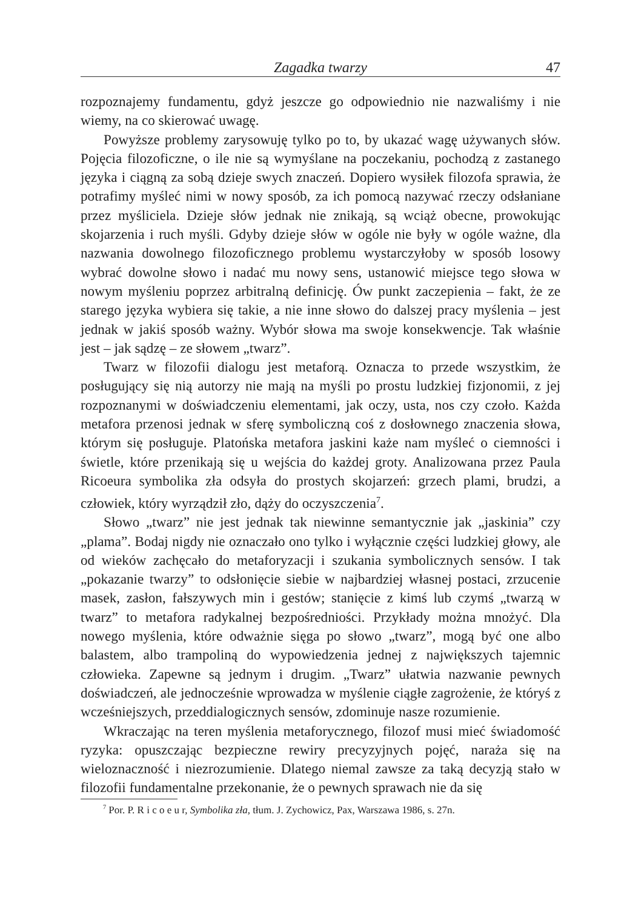Zagadka twarzy 47
rozpoznajemy fundamentu, gdyż jeszcze go odpowiednio nie nazwaliśmy i nie wiemy, na co skierować uwagę.
Powyższe problemy zarysowuję tylko po to, by ukazać wagę używanych słów. Pojęcia filozoficzne, o ile nie są wymyślane na poczekaniu, pochodzą z zastanego języka i ciągną za sobą dzieje swych znaczeń. Dopiero wysiłek filozofa sprawia, że potrafimy myśleć nimi w nowy sposób, za ich pomocą nazywać rzeczy odsłaniane przez myśliciela. Dzieje słów jednak nie znikają, są wciąż obecne, prowokując skojarzenia i ruch myśli. Gdyby dzieje słów w ogóle nie były w ogóle ważne, dla nazwania dowolnego filozoficznego problemu wystarczyłoby w sposób losowy wybrać dowolne słowo i nadać mu nowy sens, ustanowić miejsce tego słowa w nowym myśleniu poprzez arbitralną definicję. Ów punkt zaczepienia – fakt, że ze starego języka wybiera się takie, a nie inne słowo do dalszej pracy myślenia – jest jednak w jakiś sposób ważny. Wybór słowa ma swoje konsekwencje. Tak właśnie jest – jak sądzę – ze słowem „twarz”.
Twarz w filozofii dialogu jest metaforą. Oznacza to przede wszystkim, że posługujący się nią autorzy nie mają na myśli po prostu ludzkiej fizjonomii, z jej rozpoznanymi w doświadczeniu elementami, jak oczy, usta, nos czy czoło. Każda metafora przenosi jednak w sferę symboliczną coś z dosłownego znaczenia słowa, którym się posługuje. Platońska metafora jaskini każe nam myśleć o ciemności i świetle, które przenikają się u wejścia do każdej groty. Analizowana przez Paula Ricoeura symbolika zła odsyła do prostych skojarzeń: grzech plami, brudzi, a człowiek, który wyrządził zło, dąży do oczyszczenia<sup>7</sup>.
Słowo „twarz” nie jest jednak tak niewinne semantycznie jak „jaskinia” czy „plama”. Bodaj nigdy nie oznaczało ono tylko i wyłącznie części ludzkiej głowy, ale od wieków zachęcało do metaforyzacji i szukania symbolicznych sensów. I tak „pokazanie twarzy” to odsłonięcie siebie w najbardziej własnej postaci, zrzucenie masek, zasłon, fałszywych min i gestów; stanięcie z kimś lub czymś „twarzą w twarz” to metafora radykalnej bezpośredniości. Przykłady można mnożyć. Dla nowego myślenia, które odważnie sięga po słowo „twarz”, mogą być one albo balastem, albo trampoliną do wypowiedzenia jednej z największych tajemnic człowieka. Zapewne są jednym i drugim. „Twarz” ułatwia nazwanie pewnych doświadczeń, ale jednocześnie wprowadza w myślenie ciągłe zagrożenie, że któryś z wcześniejszych, przeddialogicznych sensów, zdominuje nasze rozumienie.
Wkraczając na teren myślenia metaforycznego, filozof musi mieć świadomość ryzyka: opuszczając bezpieczne rewiry precyzyjnych pojęć, naraża się na wieloznaczność i niezrozumienie. Dlatego niemal zawsze za taką decyzją stało w filozofii fundamentalne przekonanie, że o pewnych sprawach nie da się
<sup>7</sup> Por. P. R i c o e u r, Symbolika zła, tłum. J. Zychowicz, Pax, Warszawa 1986, s. 27n.